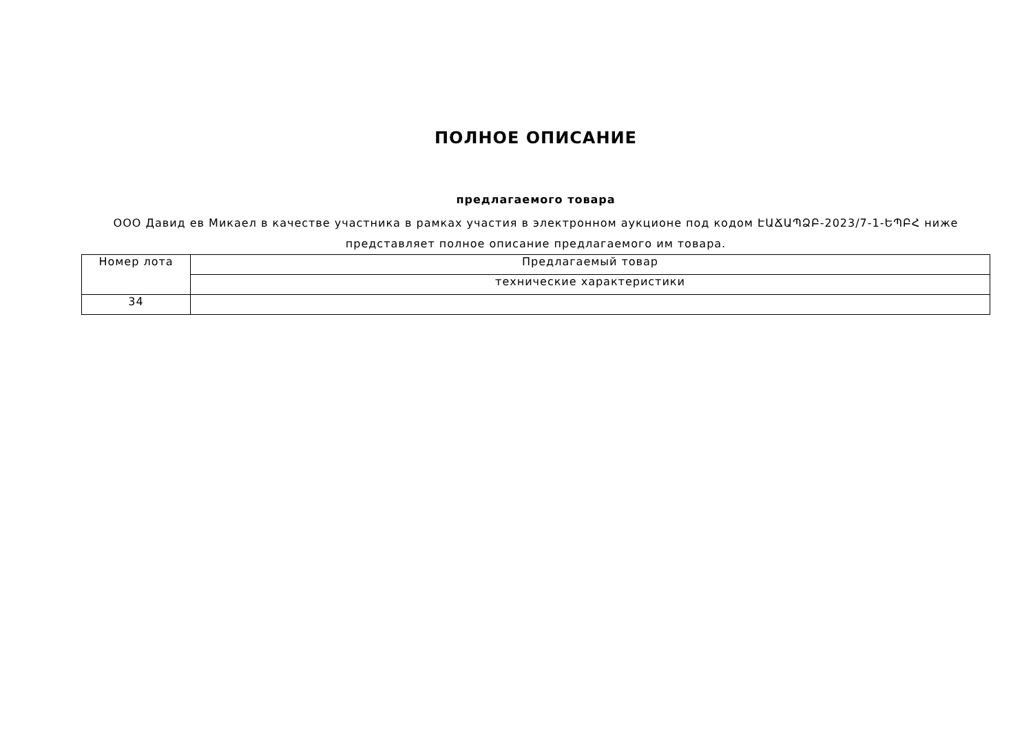ПОЛНОЕ ОПИСАНИЕ
предлагаемого товара
ООО Давид ев Микаел в качестве участника в рамках участия в электронном аукционе под кодом ԷԱՃԱՊՁԲ-2023/7-1-ԵՊԲՀ ниже представляет полное описание предлагаемого им товара.
| Номер лота | Предлагаемый товар |
| | технические характеристики |
| 34 | |